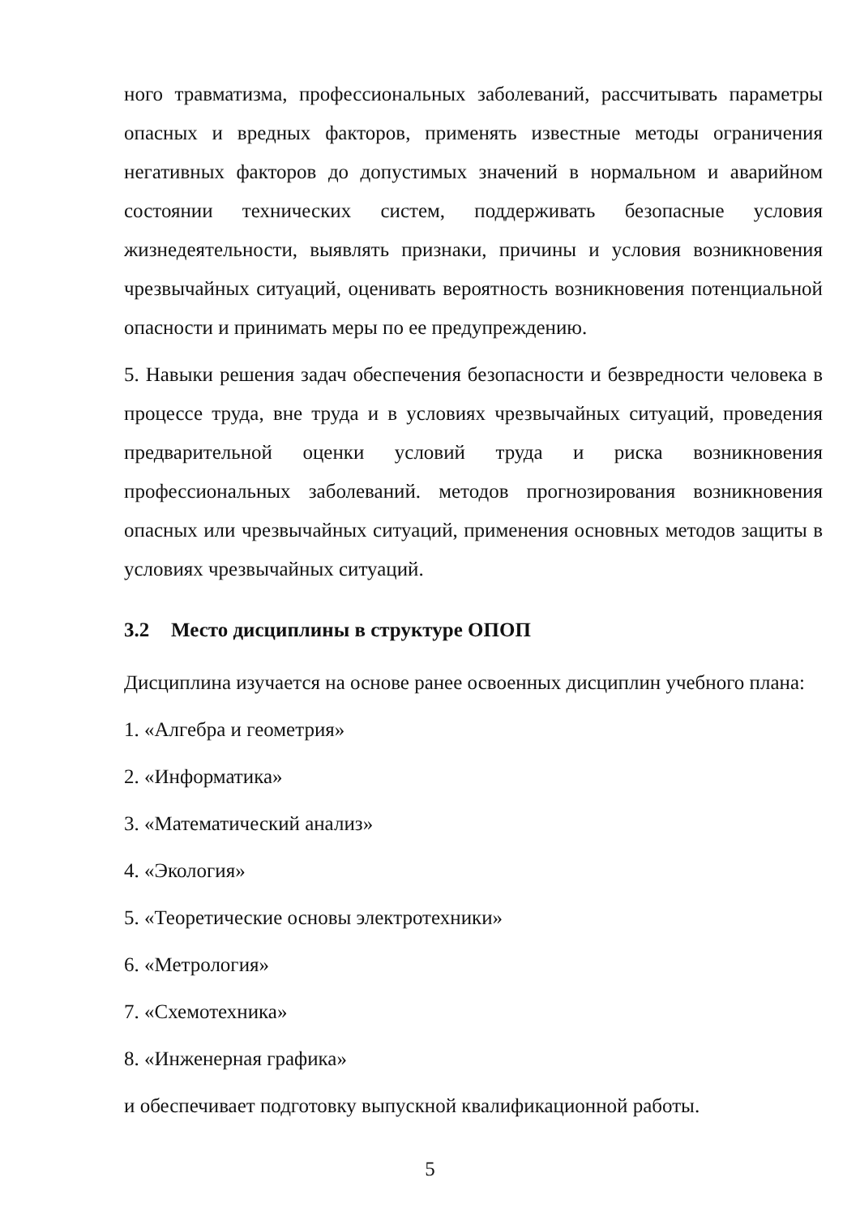ного травматизма, профессиональных заболеваний, рассчитывать параметры опасных и вредных факторов, применять известные методы ограничения негативных факторов до допустимых значений в нормальном и аварийном состоянии технических систем, поддерживать безопасные условия жизнедеятельности, выявлять признаки, причины и условия возникновения чрезвычайных ситуаций, оценивать вероятность возникновения потенциальной опасности и принимать меры по ее предупреждению.
5. Навыки решения задач обеспечения безопасности и безвредности человека в процессе труда, вне труда и в условиях чрезвычайных ситуаций, проведения предварительной оценки условий труда и риска возникновения профессиональных заболеваний. методов прогнозирования возникновения опасных или чрезвычайных ситуаций, применения основных методов защиты в условиях чрезвычайных ситуаций.
3.2 Место дисциплины в структуре ОПОП
Дисциплина изучается на основе ранее освоенных дисциплин учебного плана:
1. «Алгебра и геометрия»
2. «Информатика»
3. «Математический анализ»
4. «Экология»
5. «Теоретические основы электротехники»
6. «Метрология»
7. «Схемотехника»
8. «Инженерная графика»
и обеспечивает подготовку выпускной квалификационной работы.
5